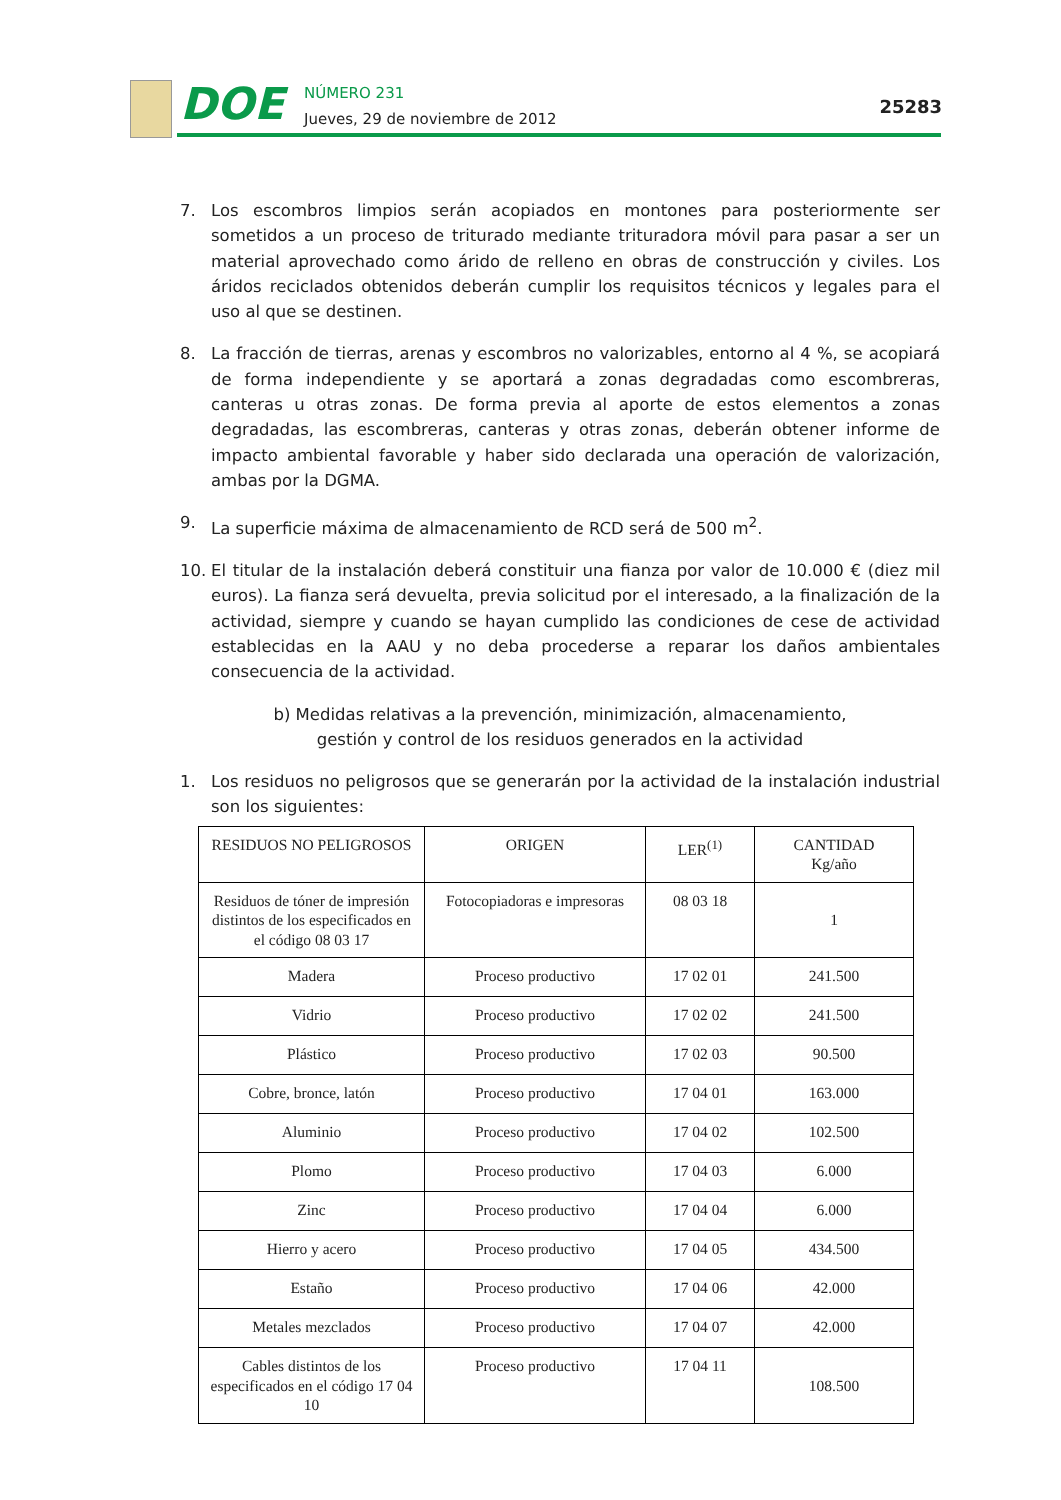DOE
NÚMERO 231
Jueves, 29 de noviembre de 2012
25283
7. Los escombros limpios serán acopiados en montones para posteriormente ser sometidos a un proceso de triturado mediante trituradora móvil para pasar a ser un material aprovechado como árido de relleno en obras de construcción y civiles. Los áridos reciclados obtenidos deberán cumplir los requisitos técnicos y legales para el uso al que se destinen.
8. La fracción de tierras, arenas y escombros no valorizables, entorno al 4 %, se acopiará de forma independiente y se aportará a zonas degradadas como escombreras, canteras u otras zonas. De forma previa al aporte de estos elementos a zonas degradadas, las escombreras, canteras y otras zonas, deberán obtener informe de impacto ambiental favorable y haber sido declarada una operación de valorización, ambas por la DGMA.
9. La superficie máxima de almacenamiento de RCD será de 500 m<sup>2</sup>.
10. El titular de la instalación deberá constituir una fianza por valor de 10.000 € (diez mil euros). La fianza será devuelta, previa solicitud por el interesado, a la finalización de la actividad, siempre y cuando se hayan cumplido las condiciones de cese de actividad establecidas en la AAU y no deba procederse a reparar los daños ambientales consecuencia de la actividad.
b) Medidas relativas a la prevención, minimización, almacenamiento,
gestión y control de los residuos generados en la actividad
1. Los residuos no peligrosos que se generarán por la actividad de la instalación industrial son los siguientes:
| RESIDUOS NO PELIGROSOS | ORIGEN | LER<sup>(1)</sup> | CANTIDAD Kg/año |
| --- | --- | --- | --- |
| Residuos de tóner de impresión distintos de los especificados en el código 08 03 17 | Fotocopiadoras e impresoras | 08 03 18 | 1 |
| Madera | Proceso productivo | 17 02 01 | 241.500 |
| Vidrio | Proceso productivo | 17 02 02 | 241.500 |
| Plástico | Proceso productivo | 17 02 03 | 90.500 |
| Cobre, bronce, latón | Proceso productivo | 17 04 01 | 163.000 |
| Aluminio | Proceso productivo | 17 04 02 | 102.500 |
| Plomo | Proceso productivo | 17 04 03 | 6.000 |
| Zinc | Proceso productivo | 17 04 04 | 6.000 |
| Hierro y acero | Proceso productivo | 17 04 05 | 434.500 |
| Estaño | Proceso productivo | 17 04 06 | 42.000 |
| Metales mezclados | Proceso productivo | 17 04 07 | 42.000 |
| Cables distintos de los especificados en el código 17 04 10 | Proceso productivo | 17 04 11 | 108.500 |